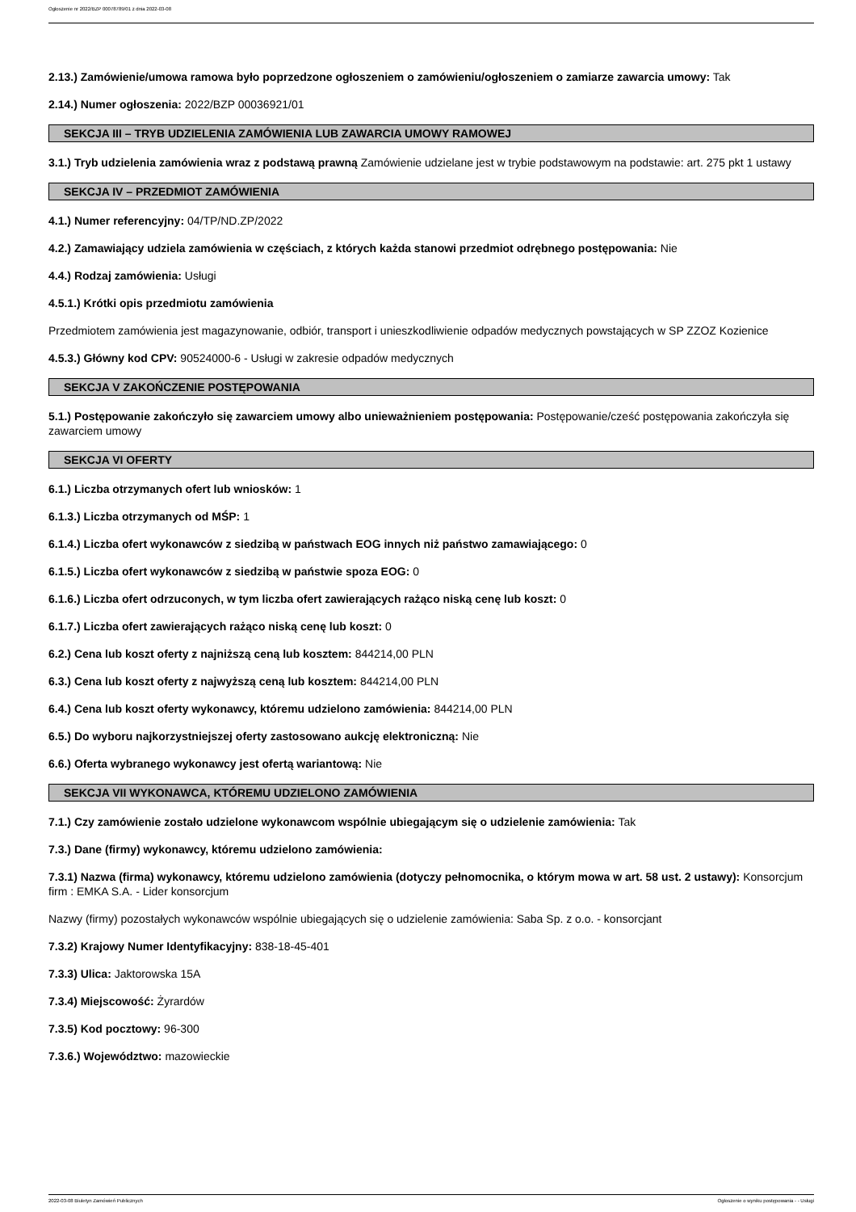Ogłoszenie nr 2022/BZP 00078789/01 z dnia 2022-03-08
2.13.) Zamówienie/umowa ramowa było poprzedzone ogłoszeniem o zamówieniu/ogłoszeniem o zamiarze zawarcia umowy: Tak
2.14.) Numer ogłoszenia: 2022/BZP 00036921/01
SEKCJA III – TRYB UDZIELENIA ZAMÓWIENIA LUB ZAWARCIA UMOWY RAMOWEJ
3.1.) Tryb udzielenia zamówienia wraz z podstawą prawną Zamówienie udzielane jest w trybie podstawowym na podstawie: art. 275 pkt 1 ustawy
SEKCJA IV – PRZEDMIOT ZAMÓWIENIA
4.1.) Numer referencyjny: 04/TP/ND.ZP/2022
4.2.) Zamawiający udziela zamówienia w częściach, z których każda stanowi przedmiot odrębnego postępowania: Nie
4.4.) Rodzaj zamówienia: Usługi
4.5.1.) Krótki opis przedmiotu zamówienia
Przedmiotem zamówienia jest magazynowanie, odbiór, transport i unieszkodliwienie odpadów medycznych powstających w SP ZZOZ Kozienice
4.5.3.) Główny kod CPV: 90524000-6 - Usługi w zakresie odpadów medycznych
SEKCJA V ZAKOŃCZENIE POSTĘPOWANIA
5.1.) Postępowanie zakończyło się zawarciem umowy albo unieważnieniem postępowania: Postępowanie/cześć postępowania zakończyła się zawarciem umowy
SEKCJA VI OFERTY
6.1.) Liczba otrzymanych ofert lub wniosków: 1
6.1.3.) Liczba otrzymanych od MŚP: 1
6.1.4.) Liczba ofert wykonawców z siedzibą w państwach EOG innych niż państwo zamawiającego: 0
6.1.5.) Liczba ofert wykonawców z siedzibą w państwie spoza EOG: 0
6.1.6.) Liczba ofert odrzuconych, w tym liczba ofert zawierających rażąco niską cenę lub koszt: 0
6.1.7.) Liczba ofert zawierających rażąco niską cenę lub koszt: 0
6.2.) Cena lub koszt oferty z najniższą ceną lub kosztem: 844214,00 PLN
6.3.) Cena lub koszt oferty z najwyższą ceną lub kosztem: 844214,00 PLN
6.4.) Cena lub koszt oferty wykonawcy, któremu udzielono zamówienia: 844214,00 PLN
6.5.) Do wyboru najkorzystniejszej oferty zastosowano aukcję elektroniczną: Nie
6.6.) Oferta wybranego wykonawcy jest ofertą wariantową: Nie
SEKCJA VII WYKONAWCA, KTÓREMU UDZIELONO ZAMÓWIENIA
7.1.) Czy zamówienie zostało udzielone wykonawcom wspólnie ubiegającym się o udzielenie zamówienia: Tak
7.3.) Dane (firmy) wykonawcy, któremu udzielono zamówienia:
7.3.1) Nazwa (firma) wykonawcy, któremu udzielono zamówienia (dotyczy pełnomocnika, o którym mowa w art. 58 ust. 2 ustawy): Konsorcjum firm : EMKA S.A. - Lider konsorcjum
Nazwy (firmy) pozostałych wykonawców wspólnie ubiegających się o udzielenie zamówienia: Saba Sp. z o.o. - konsorcjant
7.3.2) Krajowy Numer Identyfikacyjny: 838-18-45-401
7.3.3) Ulica: Jaktorowska 15A
7.3.4) Miejscowość: Żyrardów
7.3.5) Kod pocztowy: 96-300
7.3.6.) Województwo: mazowieckie
2022-03-08 Biuletyn Zamówień Publicznych Ogłoszenie o wyniku postępowania - - Usługi